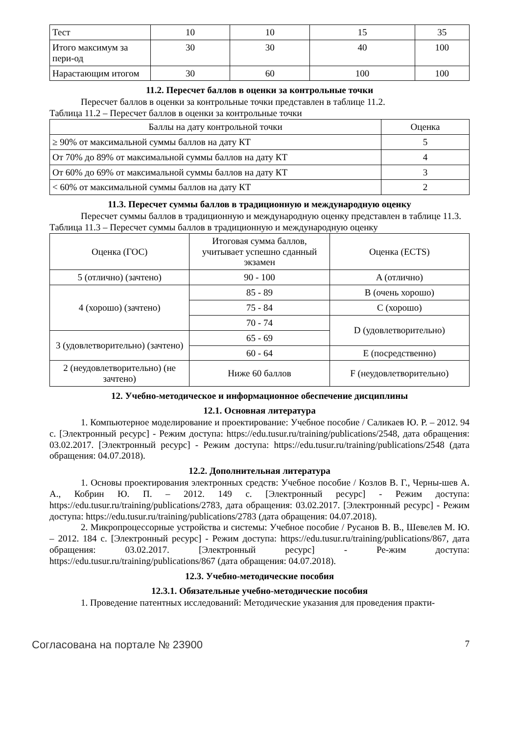| Тест | 10 | 10 | 15 | 35 |
| Итого максимум за пери-од | 30 | 30 | 40 | 100 |
| Нарастающим итогом | 30 | 60 | 100 | 100 |
11.2. Пересчет баллов в оценки за контрольные точки
Пересчет баллов в оценки за контрольные точки представлен в таблице 11.2.
Таблица 11.2 – Пересчет баллов в оценки за контрольные точки
| Баллы на дату контрольной точки | Оценка |
| --- | --- |
| ≥ 90% от максимальной суммы баллов на дату КТ | 5 |
| От 70% до 89% от максимальной суммы баллов на дату КТ | 4 |
| От 60% до 69% от максимальной суммы баллов на дату КТ | 3 |
| < 60% от максимальной суммы баллов на дату КТ | 2 |
11.3. Пересчет суммы баллов в традиционную и международную оценку
Пересчет суммы баллов в традиционную и международную оценку представлен в таблице 11.3.
Таблица 11.3 – Пересчет суммы баллов в традиционную и международную оценку
| Оценка (ГОС) | Итоговая сумма баллов, учитывает успешно сданный экзамен | Оценка (ECTS) |
| --- | --- | --- |
| 5 (отлично) (зачтено) | 90 - 100 | A (отлично) |
| 4 (хорошо) (зачтено) | 85 - 89 | B (очень хорошо) |
| | 75 - 84 | C (хорошо) |
| | 70 - 74 | D (удовлетворительно) |
| 3 (удовлетворительно) (зачтено) | 65 - 69 | |
| | 60 - 64 | E (посредственно) |
| 2 (неудовлетворительно) (не зачтено) | Ниже 60 баллов | F (неудовлетворительно) |
12. Учебно-методическое и информационное обеспечение дисциплины
12.1. Основная литература
1. Компьютерное моделирование и проектирование: Учебное пособие / Саликаев Ю. Р. – 2012. 94 с. [Электронный ресурс] - Режим доступа: https://edu.tusur.ru/training/publications/2548, дата обращения: 03.02.2017. [Электронный ресурс] - Режим доступа: https://edu.tusur.ru/training/publications/2548 (дата обращения: 04.07.2018).
12.2. Дополнительная литература
1. Основы проектирования электронных средств: Учебное пособие / Козлов В. Г., Черны-шев А. А., Кобрин Ю. П. – 2012. 149 с. [Электронный ресурс] - Режим доступа: https://edu.tusur.ru/training/publications/2783, дата обращения: 03.02.2017. [Электронный ресурс] - Режим доступа: https://edu.tusur.ru/training/publications/2783 (дата обращения: 04.07.2018).
2. Микропроцессорные устройства и системы: Учебное пособие / Русанов В. В., Шевелев М. Ю. – 2012. 184 с. [Электронный ресурс] - Режим доступа: https://edu.tusur.ru/training/publications/867, дата обращения: 03.02.2017. [Электронный ресурс] - Ре-жим доступа: https://edu.tusur.ru/training/publications/867 (дата обращения: 04.07.2018).
12.3. Учебно-методические пособия
12.3.1. Обязательные учебно-методические пособия
1. Проведение патентных исследований: Методические указания для проведения практи-
Согласована на портале № 23900 7